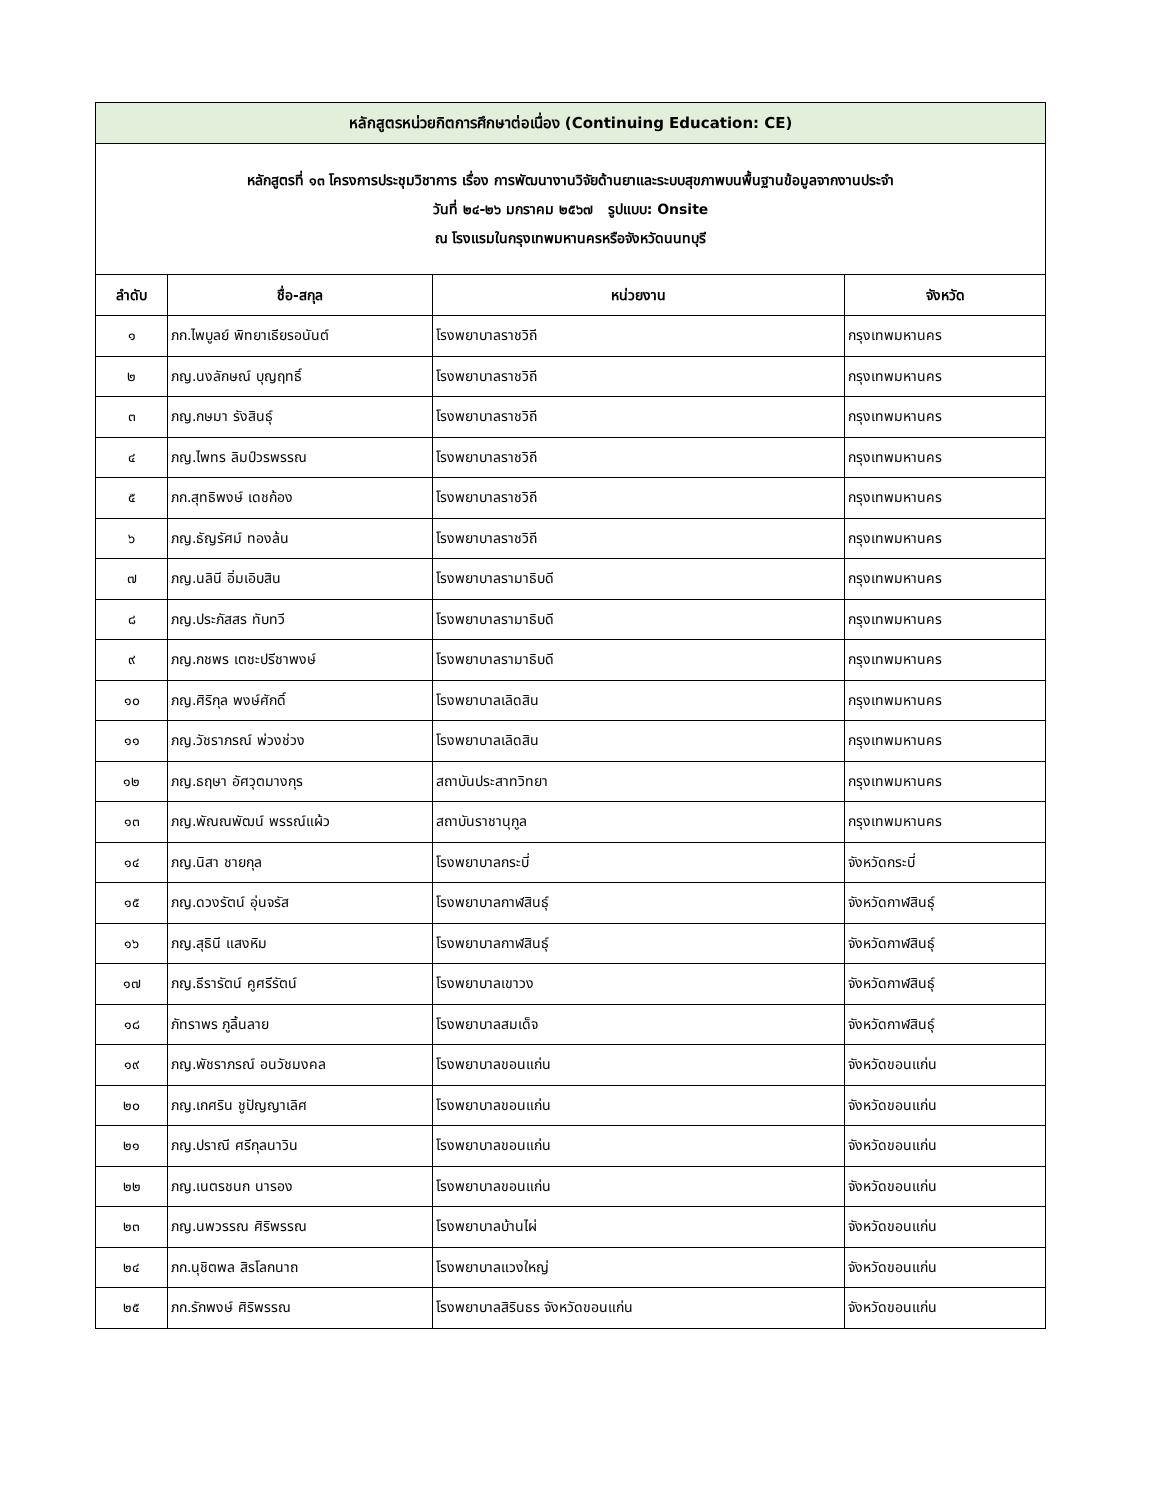| หลักสูตรหน่วยกิตการศึกษาต่อเนื่อง (Continuing Education: CE) | | | |
| หลักสูตรที่ ๑๓ โครงการประชุมวิชาการ เรื่อง การพัฒนางานวิจัยด้านยาและระบบสุขภาพบนพื้นฐานข้อมูลจากงานประจำ วันที่ ๒๔-๒๖ มกราคม ๒๕๖๗ รูปแบบ: Onsite ณ โรงแรมในกรุงเทพมหานครหรือจังหวัดนนทบุรี | | | |
| ลำดับ | ชื่อ-สกุล | หน่วยงาน | จังหวัด |
| ๑ | ภก.ไพบูลย์ พิทยาเธียรอนันต์ | โรงพยาบาลราชวิถี | กรุงเทพมหานคร |
| ๒ | ภญ.นงลักษณ์ บุญฤทธิ์ | โรงพยาบาลราชวิถี | กรุงเทพมหานคร |
| ๓ | ภญ.กษมา รังสินธุ์ | โรงพยาบาลราชวิถี | กรุงเทพมหานคร |
| ๔ | ภญ.ไพทร ลิมป์วรพรรณ | โรงพยาบาลราชวิถี | กรุงเทพมหานคร |
| ๕ | ภก.สุทธิพงษ์ เดชก้อง | โรงพยาบาลราชวิถี | กรุงเทพมหานคร |
| ๖ | ภญ.ธัญรัศม์ ทองล้น | โรงพยาบาลราชวิถี | กรุงเทพมหานคร |
| ๗ | ภญ.นลินี อิ่มเอิบสิน | โรงพยาบาลรามาธิบดี | กรุงเทพมหานคร |
| ๘ | ภญ.ประภัสสร ทับทวี | โรงพยาบาลรามาธิบดี | กรุงเทพมหานคร |
| ๙ | ภญ.กชพร เตชะปรีชาพงษ์ | โรงพยาบาลรามาธิบดี | กรุงเทพมหานคร |
| ๑๐ | ภญ.ศิริกุล พงษ์ศักดิ์ | โรงพยาบาลเลิดสิน | กรุงเทพมหานคร |
| ๑๑ | ภญ.วัชราภรณ์ พ่วงช่วง | โรงพยาบาลเลิดสิน | กรุงเทพมหานคร |
| ๑๒ | ภญ.ธฤษา อัศวุตมางกุร | สถาบันประสาทวิทยา | กรุงเทพมหานคร |
| ๑๓ | ภญ.พัณณพัฒน์ พรรณ์แผ้ว | สถาบันราชานุกูล | กรุงเทพมหานคร |
| ๑๔ | ภญ.นิสา ชายกุล | โรงพยาบาลกระบี่ | จังหวัดกระบี่ |
| ๑๕ | ภญ.ดวงรัตน์ อุ่นจรัส | โรงพยาบาลกาฬสินธุ์ | จังหวัดกาฬสินธุ์ |
| ๑๖ | ภญ.สุธินี แสงหิม | โรงพยาบาลกาฬสินธุ์ | จังหวัดกาฬสินธุ์ |
| ๑๗ | ภญ.ธีรารัตน์ คูศรีรัตน์ | โรงพยาบาลเขาวง | จังหวัดกาฬสินธุ์ |
| ๑๘ | ภัทราพร ภูลิ้นลาย | โรงพยาบาลสมเด็จ | จังหวัดกาฬสินธุ์ |
| ๑๙ | ภญ.พัชราภรณ์ อนวัชมงคล | โรงพยาบาลขอนแก่น | จังหวัดขอนแก่น |
| ๒๐ | ภญ.เกศริน ชูปัญญาเลิศ | โรงพยาบาลขอนแก่น | จังหวัดขอนแก่น |
| ๒๑ | ภญ.ปราณี ศรีกุลนาวิน | โรงพยาบาลขอนแก่น | จังหวัดขอนแก่น |
| ๒๒ | ภญ.เนตรชนก นารอง | โรงพยาบาลขอนแก่น | จังหวัดขอนแก่น |
| ๒๓ | ภญ.นพวรรณ ศิริพรรณ | โรงพยาบาลบ้านไผ่ | จังหวัดขอนแก่น |
| ๒๔ | ภก.นุชิตพล สิรโลกนาถ | โรงพยาบาลแวงใหญ่ | จังหวัดขอนแก่น |
| ๒๕ | ภก.รักพงษ์ ศิริพรรณ | โรงพยาบาลสิรินธร จังหวัดขอนแก่น | จังหวัดขอนแก่น |